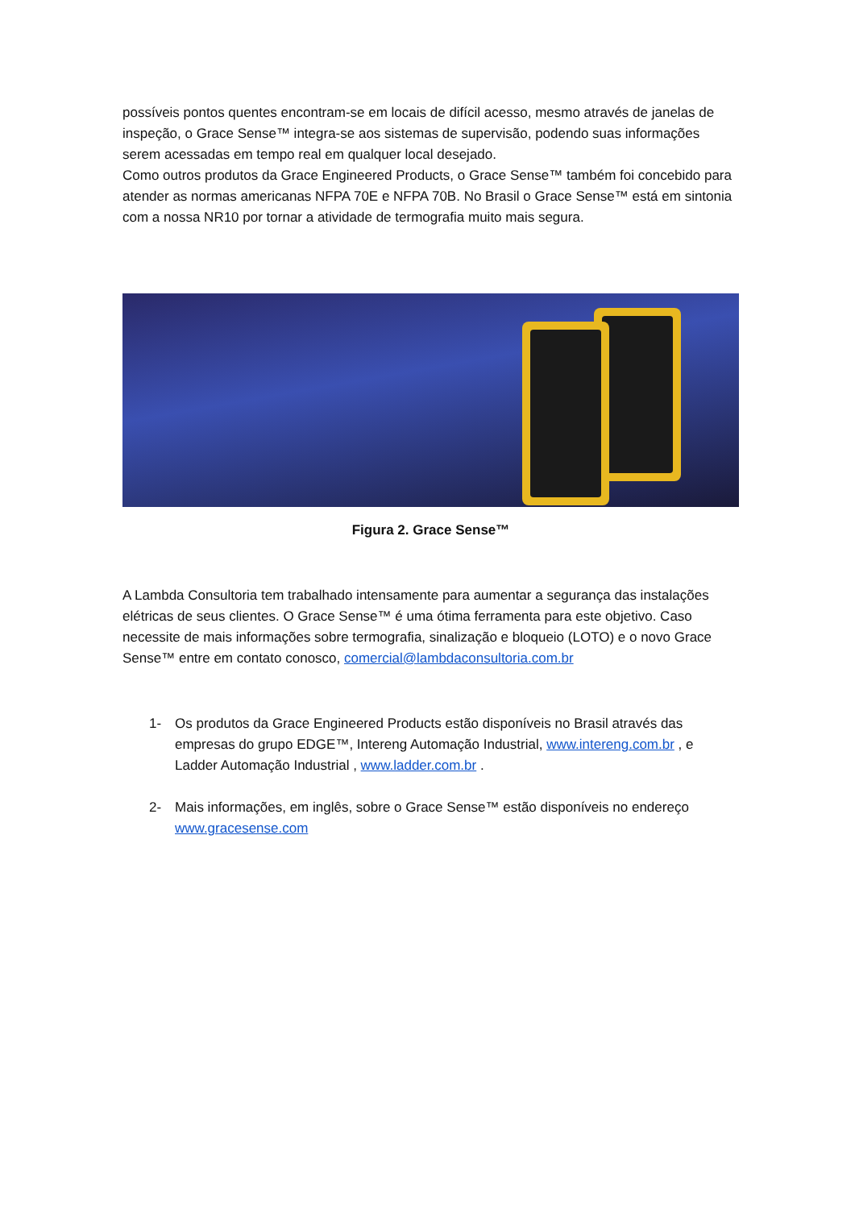possíveis pontos quentes encontram-se em locais de difícil acesso, mesmo através de janelas de inspeção, o Grace Sense™ integra-se aos sistemas de supervisão, podendo suas informações serem acessadas em tempo real em qualquer local desejado.
Como outros produtos da Grace Engineered Products, o Grace Sense™ também foi concebido para atender as normas americanas NFPA 70E e NFPA 70B. No Brasil o Grace Sense™ está em sintonia com a nossa NR10 por tornar a atividade de termografia muito mais segura.
Figura 2. Grace Sense™
A Lambda Consultoria tem trabalhado intensamente para aumentar a segurança das instalações elétricas de seus clientes. O Grace Sense™ é uma ótima ferramenta para este objetivo. Caso necessite de mais informações sobre termografia, sinalização e bloqueio (LOTO) e o novo Grace Sense™ entre em contato conosco, comercial@lambdaconsultoria.com.br
1- Os produtos da Grace Engineered Products estão disponíveis no Brasil através das empresas do grupo EDGE™, Intereng Automação Industrial, www.intereng.com.br , e Ladder Automação Industrial , www.ladder.com.br .
2- Mais informações, em inglês, sobre o Grace Sense™ estão disponíveis no endereço www.gracesense.com